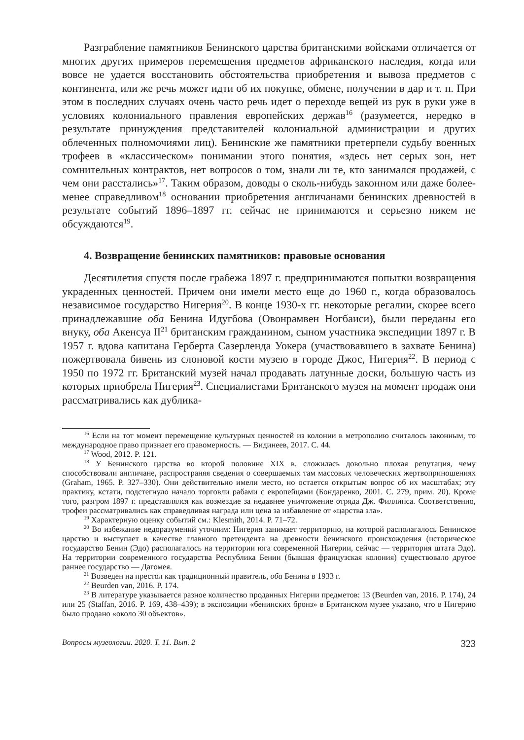Разграбление памятников Бенинского царства британскими войсками отличается от многих других примеров перемещения предметов африканского наследия, когда или вовсе не удается восстановить обстоятельства приобретения и вывоза предметов с континента, или же речь может идти об их покупке, обмене, получении в дар и т. п. При этом в последних случаях очень часто речь идет о переходе вещей из рук в руки уже в условиях колониального правления европейских держав<sup>16</sup> (разумеется, нередко в результате принуждения представителей колониальной администрации и других облеченных полномочиями лиц). Бенинские же памятники претерпели судьбу военных трофеев в «классическом» понимании этого понятия, «здесь нет серых зон, нет сомнительных контрактов, нет вопросов о том, знали ли те, кто занимался продажей, с чем они расстались»<sup>17</sup>. Таким образом, доводы о сколь-нибудь законном или даже более-менее справедливом<sup>18</sup> основании приобретения англичанами бенинских древностей в результате событий 1896–1897 гг. сейчас не принимаются и серьезно никем не обсуждаются<sup>19</sup>.
4. Возвращение бенинских памятников: правовые основания
Десятилетия спустя после грабежа 1897 г. предпринимаются попытки возвращения украденных ценностей. Причем они имели место еще до 1960 г., когда образовалось независимое государство Нигерия<sup>20</sup>. В конце 1930-х гг. некоторые регалии, скорее всего принадлежавшие оба Бенина Идугбова (Овонрамвен Ногбаиси), были переданы его внуку, оба Акенсуа II<sup>21</sup> британским гражданином, сыном участника экспедиции 1897 г. В 1957 г. вдова капитана Герберта Сазерленда Уокера (участвовавшего в захвате Бенина) пожертвовала бивень из слоновой кости музею в городе Джос, Нигерия<sup>22</sup>. В период с 1950 по 1972 гг. Британский музей начал продавать латунные доски, большую часть из которых приобрела Нигерия<sup>23</sup>. Специалистами Британского музея на момент продаж они рассматривались как дублика-
<sup>16</sup> Если на тот момент перемещение культурных ценностей из колонии в метрополию считалось законным, то международное право признает его правомерность. — Видинеев, 2017. С. 44.
<sup>17</sup> Wood, 2012. P. 121.
<sup>18</sup> У Бенинского царства во второй половине XIX в. сложилась довольно плохая репутация, чему способствовали англичане, распространяя сведения о совершаемых там массовых человеческих жертвоприношениях (Graham, 1965. P. 327–330). Они действительно имели место, но остается открытым вопрос об их масштабах; эту практику, кстати, подстегнуло начало торговли рабами с европейцами (Бондаренко, 2001. С. 279, прим. 20). Кроме того, разгром 1897 г. представлялся как возмездие за недавнее уничтожение отряда Дж. Филлипса. Соответственно, трофеи рассматривались как справедливая награда или цена за избавление от «царства зла».
<sup>19</sup> Характерную оценку событий см.: Klesmith, 2014. P. 71–72.
<sup>20</sup> Во избежание недоразумений уточним: Нигерия занимает территорию, на которой располагалось Бенинское царство и выступает в качестве главного претендента на древности бенинского происхождения (историческое государство Бенин (Эдо) располагалось на территории юга современной Нигерии, сейчас — территория штата Эдо). На территории современного государства Республика Бенин (бывшая французская колония) существовало другое раннее государство — Дагомея.
<sup>21</sup> Возведен на престол как традиционный правитель, оба Бенина в 1933 г.
<sup>22</sup> Beurden van, 2016. P. 174.
<sup>23</sup> В литературе указывается разное количество проданных Нигерии предметов: 13 (Beurden van, 2016. P. 174), 24 или 25 (Staffan, 2016. P. 169, 438–439); в экспозиции «бенинских бронз» в Британском музее указано, что в Нигерию было продано «около 30 объектов».
Вопросы музеологии. 2020. Т. 11. Вып. 2 323